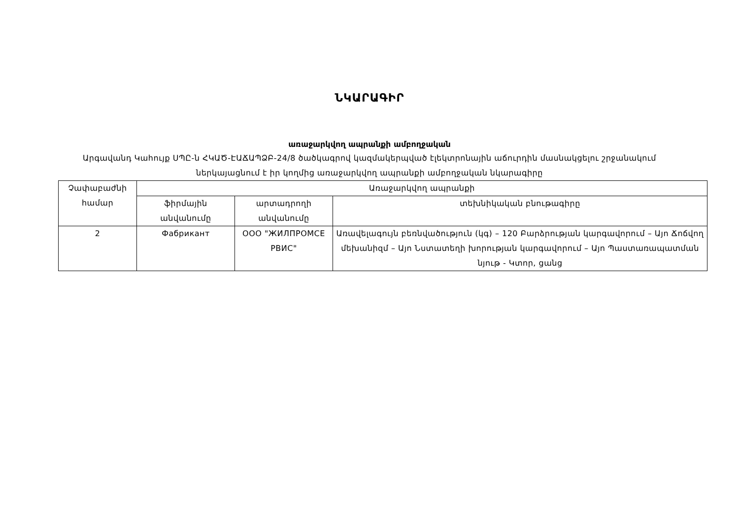ՆԿԱՐԱԳԻՐ
առաջարկվող ապրանքի ամբողջական
Արգավանդ Կահույք ՍՊԸ-ն ՀԿԱԾ-ԷԱՃԱՊՁԲ-24/8 ծածկագրով կազմակերպված էլեկտրոնային աճուրդին մասնակցելու շրջանակում ներկայացնում է իր կողմից առաջարկվող ապրանքի ամբողջական նկարագիրը
| Չափաբաժնի համար | Առաջարկվող ապրանքի | | |
| --- | --- | --- | --- |
| | ֆիրմային անվանումը | արտադրողի անվանումը | տեխնիկական բնութագիրը |
| 2 | Фабрикант | ООО "ЖИЛПРОМСЕ РВИС" | Առավելագույն բեռնվածություն (կգ) – 120 Բարձրության կարգավորում – Այո Ճոճվող մեխանիզմ – Այո Նստատեղի խորության կարգավորում – Այո Պաստառապատման նյութ - Կտոր, ցանց |